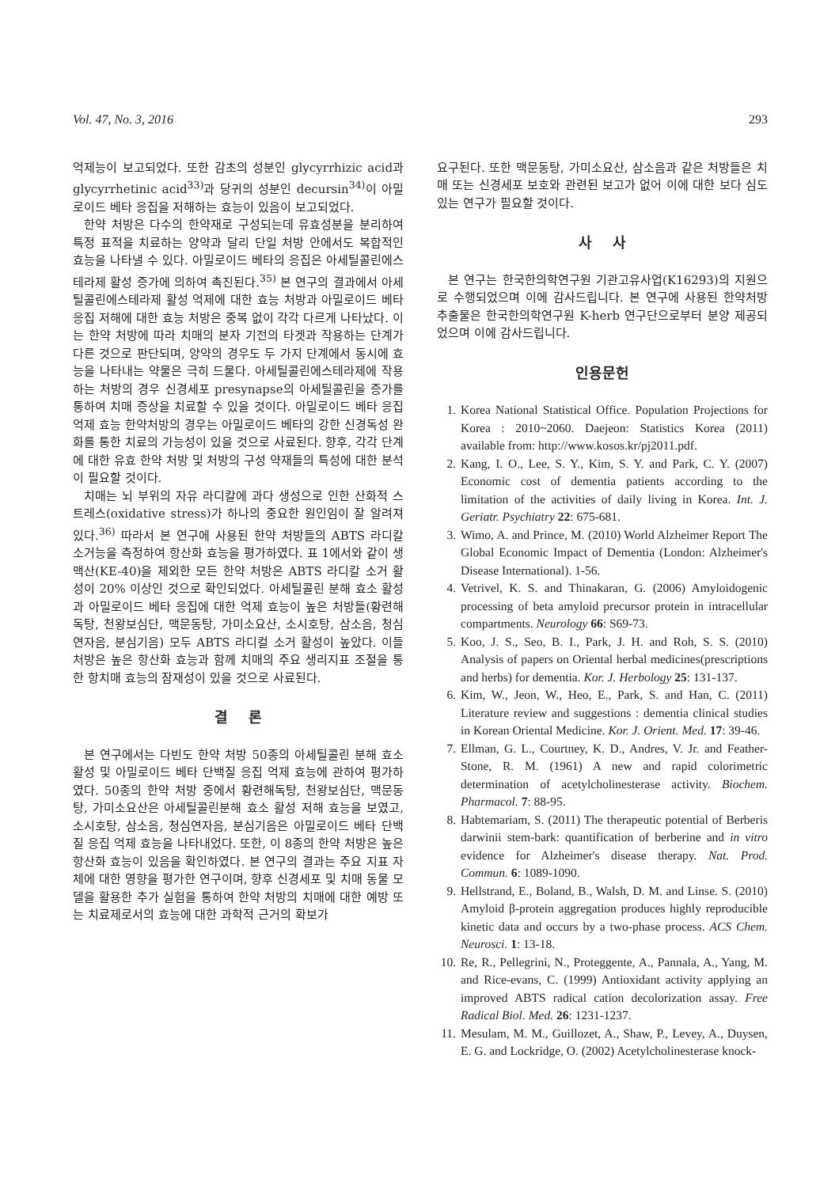Vol. 47, No. 3, 2016 293
억제능이 보고되었다. 또한 감초의 성분인 glycyrrhizic acid과 glycyrrhetinic acid<sup>33)</sup>과 당귀의 성분인 decursin<sup>34)</sup>이 아밀로이드 베타 응집을 저해하는 효능이 있음이 보고되었다.
한약 처방은 다수의 한약재로 구성되는데 유효성분을 분리하여 특정 표적을 치료하는 양약과 달리 단일 처방 안에서도 복합적인 효능을 나타낼 수 있다. 아밀로이드 베타의 응집은 아세틸콜린에스테라제 활성 증가에 의하여 촉진된다.<sup>35)</sup> 본 연구의 결과에서 아세틸콜린에스테라제 활성 억제에 대한 효능 처방과 아밀로이드 베타 응집 저해에 대한 효능 처방은 중복 없이 각각 다르게 나타났다. 이는 한약 처방에 따라 치매의 분자 기전의 타겟과 작용하는 단계가 다른 것으로 판단되며, 양약의 경우도 두 가지 단계에서 동시에 효능을 나타내는 약물은 극히 드물다. 아세틸콜린에스테라제에 작용하는 처방의 경우 신경세포 presynapse의 아세틸콜린을 증가를 통하여 치매 증상을 치료할 수 있을 것이다. 아밀로이드 베타 응집 억제 효능 한약처방의 경우는 아밀로이드 베타의 강한 신경독성 완화를 통한 치료의 가능성이 있을 것으로 사료된다. 향후, 각각 단계에 대한 유효 한약 처방 및 처방의 구성 약재들의 특성에 대한 분석이 필요할 것이다.
치매는 뇌 부위의 자유 라디칼에 과다 생성으로 인한 산화적 스트레스(oxidative stress)가 하나의 중요한 원인임이 잘 알려져 있다.<sup>36)</sup> 따라서 본 연구에 사용된 한약 처방들의 ABTS 라디칼 소거능을 측정하여 항산화 효능을 평가하였다. 표 1에서와 같이 생맥산(KE-40)을 제외한 모든 한약 처방은 ABTS 라디칼 소거 활성이 20% 이상인 것으로 확인되었다. 아세틸콜린 분해 효소 활성과 아밀로이드 베타 응집에 대한 억제 효능이 높은 처방들(황련해독탕, 천왕보심단, 맥문동탕, 가미소요산, 소시호탕, 삼소음, 청심연자음, 분심기음) 모두 ABTS 라디컬 소거 활성이 높았다. 이들 처방은 높은 항산화 효능과 함께 치매의 주요 생리지표 조절을 통한 항치매 효능의 잠재성이 있을 것으로 사료된다.
결 론
본 연구에서는 다빈도 한약 처방 50종의 아세틸콜린 분해 효소 활성 및 아밀로이드 베타 단백질 응집 억제 효능에 관하여 평가하였다. 50종의 한약 처방 중에서 황련해독탕, 천왕보심단, 맥문동탕, 가미소요산은 아세틸콜린분해 효소 활성 저해 효능을 보였고, 소시호탕, 삼소음, 청심연자음, 분심기음은 아밀로이드 베타 단백질 응집 억제 효능을 나타내었다. 또한, 이 8종의 한약 처방은 높은 항산화 효능이 있음을 확인하였다. 본 연구의 결과는 주요 지표 자체에 대한 영향을 평가한 연구이며, 향후 신경세포 및 치매 동물 모델을 활용한 추가 실험을 통하여 한약 처방의 치매에 대한 예방 또는 치료제로서의 효능에 대한 과학적 근거의 확보가
요구된다. 또한 맥문동탕, 가미소요산, 삼소음과 같은 처방들은 치매 또는 신경세포 보호와 관련된 보고가 없어 이에 대한 보다 심도 있는 연구가 필요할 것이다.
사 사
본 연구는 한국한의학연구원 기관고유사업(K16293)의 지원으로 수행되었으며 이에 감사드립니다. 본 연구에 사용된 한약처방 추출물은 한국한의학연구원 K-herb 연구단으로부터 분양 제공되었으며 이에 감사드립니다.
인용문헌
1. Korea National Statistical Office. Population Projections for Korea : 2010~2060. Daejeon: Statistics Korea (2011) available from: http://www.kosos.kr/pj2011.pdf.
2. Kang, I. O., Lee, S. Y., Kim, S. Y. and Park, C. Y. (2007) Economic cost of dementia patients according to the limitation of the activities of daily living in Korea. Int. J. Geriatr. Psychiatry 22: 675-681.
3. Wimo, A. and Prince, M. (2010) World Alzheimer Report The Global Economic Impact of Dementia (London: Alzheimer's Disease International). 1-56.
4. Vetrivel, K. S. and Thinakaran, G. (2006) Amyloidogenic processing of beta amyloid precursor protein in intracellular compartments. Neurology 66: S69-73.
5. Koo, J. S., Seo, B. I., Park, J. H. and Roh, S. S. (2010) Analysis of papers on Oriental herbal medicines(prescriptions and herbs) for dementia. Kor. J. Herbology 25: 131-137.
6. Kim, W., Jeon, W., Heo, E., Park, S. and Han, C. (2011) Literature review and suggestions : dementia clinical studies in Korean Oriental Medicine. Kor. J. Orient. Med. 17: 39-46.
7. Ellman, G. L., Courtney, K. D., Andres, V. Jr. and Feather-Stone, R. M. (1961) A new and rapid colorimetric determination of acetylcholinesterase activity. Biochem. Pharmacol. 7: 88-95.
8. Habtemariam, S. (2011) The therapeutic potential of Berberis darwinii stem-bark: quantification of berberine and in vitro evidence for Alzheimer's disease therapy. Nat. Prod. Commun. 6: 1089-1090.
9. Hellstrand, E., Boland, B., Walsh, D. M. and Linse. S. (2010) Amyloid β-protein aggregation produces highly reproducible kinetic data and occurs by a two-phase process. ACS Chem. Neurosci. 1: 13-18.
10. Re, R., Pellegrini, N., Proteggente, A., Pannala, A., Yang, M. and Rice-evans, C. (1999) Antioxidant activity applying an improved ABTS radical cation decolorization assay. Free Radical Biol. Med. 26: 1231-1237.
11. Mesulam, M. M., Guillozet, A., Shaw, P., Levey, A., Duysen, E. G. and Lockridge, O. (2002) Acetylcholinesterase knock-